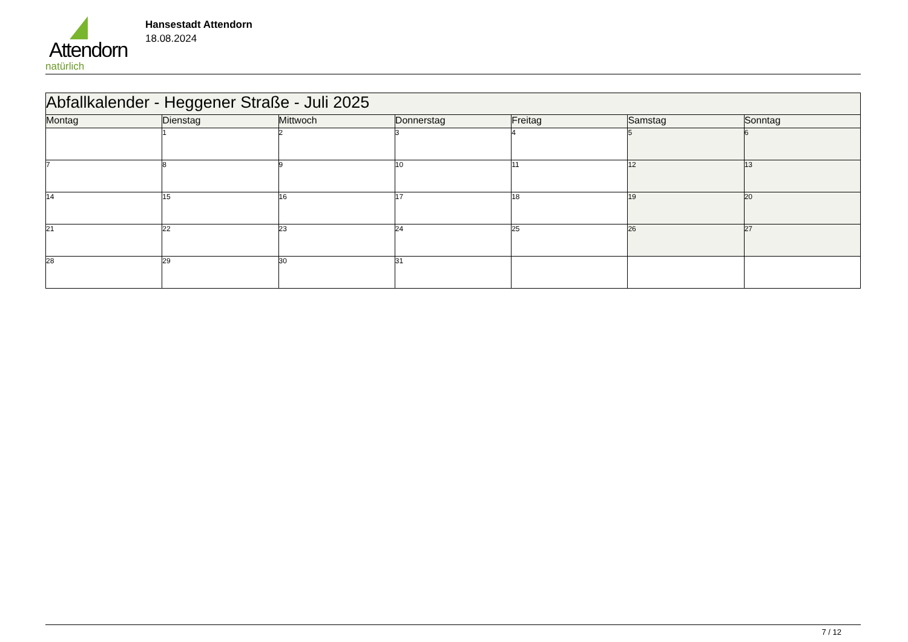Attendorn
natürlich
Hansestadt Attendorn
18.08.2024
| Abfallkalender - Heggener Straße - Juli 2025 | | | | | | |
| Montag | Dienstag | Mittwoch | Donnerstag | Freitag | Samstag | Sonntag |
| | 1 | 2 | 3 | 4 | 5 | 6 |
| 7 | 8 | 9 | 10 | 11 | 12 | 13 |
| 14 | 15 | 16 | 17 | 18 | 19 | 20 |
| 21 | 22 | 23 | 24 | 25 | 26 | 27 |
| 28 | 29 | 30 | 31 | | | |
7 / 12